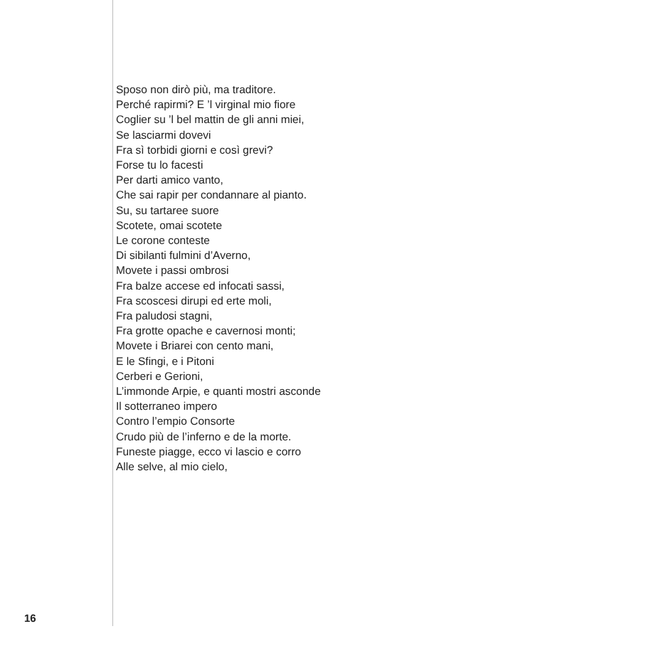Sposo non dirò più, ma traditore.
Perché rapirmi? E ’l virginal mio fiore
Coglier su ’l bel mattin de gli anni miei,
Se lasciarmi dovevi
Fra sì torbidi giorni e così grevi?
Forse tu lo facesti
Per darti amico vanto,
Che sai rapir per condannare al pianto.
Su, su tartaree suore
Scotete, omai scotete
Le corone conteste
Di sibilanti fulmini d’Averno,
Movete i passi ombrosi
Fra balze accese ed infocati sassi,
Fra scoscesi dirupi ed erte moli,
Fra paludosi stagni,
Fra grotte opache e cavernosi monti;
Movete i Briarei con cento mani,
E le Sfingi, e i Pitoni
Cerberi e Gerioni,
L’immonde Arpie, e quanti mostri asconde
Il sotterraneo impero
Contro l’empio Consorte
Crudo più de l’inferno e de la morte.
Funeste piagge, ecco vi lascio e corro
Alle selve, al mio cielo,
16